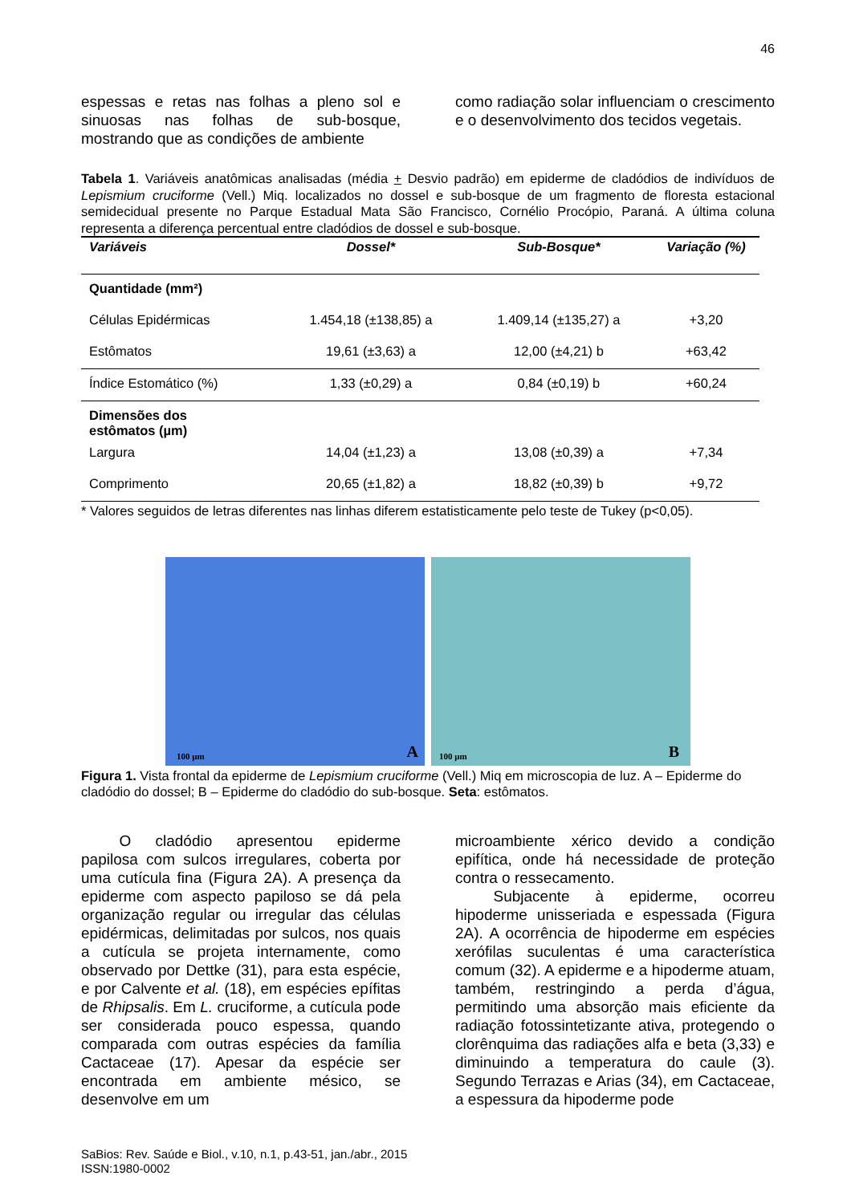46
espessas e retas nas folhas a pleno sol e sinuosas nas folhas de sub-bosque, mostrando que as condições de ambiente
como radiação solar influenciam o crescimento e o desenvolvimento dos tecidos vegetais.
Tabela 1. Variáveis anatômicas analisadas (média + Desvio padrão) em epiderme de cladódios de indivíduos de Lepismium cruciforme (Vell.) Miq. localizados no dossel e sub-bosque de um fragmento de floresta estacional semidecidual presente no Parque Estadual Mata São Francisco, Cornélio Procópio, Paraná. A última coluna representa a diferença percentual entre cladódios de dossel e sub-bosque.
| Variáveis | Dossel* | Sub-Bosque* | Variação (%) |
| --- | --- | --- | --- |
| Quantidade (mm²) | | | |
| Células Epidérmicas | 1.454,18 (±138,85) a | 1.409,14 (±135,27) a | +3,20 |
| Estômatos | 19,61 (±3,63) a | 12,00 (±4,21) b | +63,42 |
| Índice Estomático (%) | 1,33 (±0,29) a | 0,84 (±0,19) b | +60,24 |
| Dimensões dos estômatos (µm) | | | |
| Largura | 14,04 (±1,23) a | 13,08 (±0,39) a | +7,34 |
| Comprimento | 20,65 (±1,82) a | 18,82 (±0,39) b | +9,72 |
* Valores seguidos de letras diferentes nas linhas diferem estatisticamente pelo teste de Tukey (p<0,05).
100 µm A
100 µm B
Figura 1. Vista frontal da epiderme de Lepismium cruciforme (Vell.) Miq em microscopia de luz. A – Epiderme do cladódio do dossel; B – Epiderme do cladódio do sub-bosque. Seta: estômatos.
   O cladódio apresentou epiderme papilosa com sulcos irregulares, coberta por uma cutícula fina (Figura 2A). A presença da epiderme com aspecto papiloso se dá pela organização regular ou irregular das células epidérmicas, delimitadas por sulcos, nos quais a cutícula se projeta internamente, como observado por Dettke (31), para esta espécie, e por Calvente et al. (18), em espécies epífitas de Rhipsalis. Em L. cruciforme, a cutícula pode ser considerada pouco espessa, quando comparada com outras espécies da família Cactaceae (17). Apesar da espécie ser encontrada em ambiente mésico, se desenvolve em um
microambiente xérico devido a condição epifítica, onde há necessidade de proteção contra o ressecamento.
   Subjacente à epiderme, ocorreu hipoderme unisseriada e espessada (Figura 2A). A ocorrência de hipoderme em espécies xerófilas suculentas é uma característica comum (32). A epiderme e a hipoderme atuam, também, restringindo a perda d’água, permitindo uma absorção mais eficiente da radiação fotossintetizante ativa, protegendo o clorênquima das radiações alfa e beta (3,33) e diminuindo a temperatura do caule (3). Segundo Terrazas e Arias (34), em Cactaceae, a espessura da hipoderme pode
SaBios: Rev. Saúde e Biol., v.10, n.1, p.43-51, jan./abr., 2015
ISSN:1980-0002